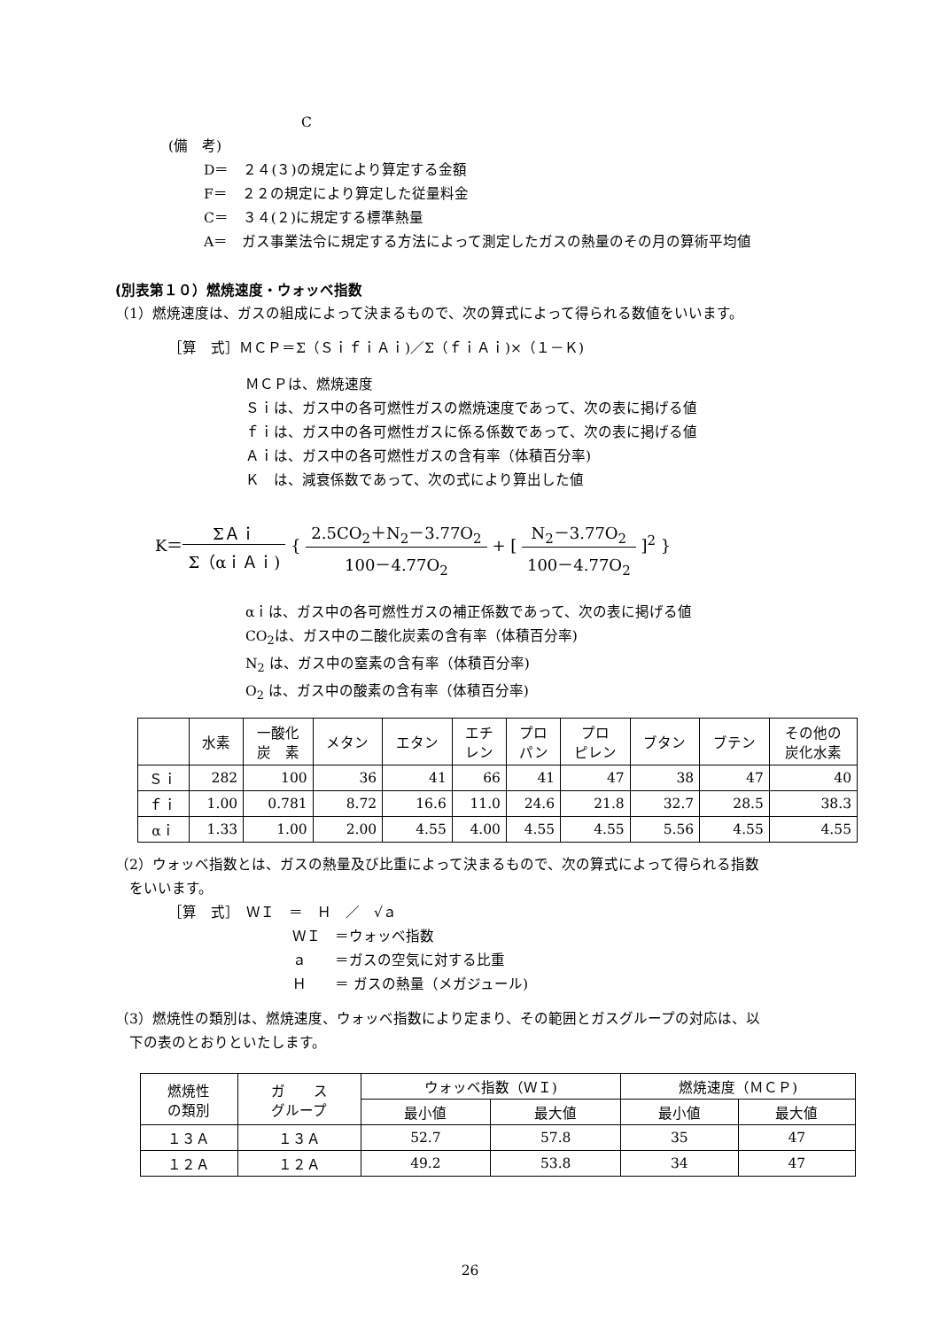C
(備　考)
D＝　２４(３)の規定により算定する金額
F＝　２２の規定により算定した従量料金
C＝　３４(２)に規定する標準熱量
A＝　ガス事業法令に規定する方法によって測定したガスの熱量のその月の算術平均値
(別表第１０）燃焼速度・ウォッベ指数
（1）燃焼速度は、ガスの組成によって決まるもので、次の算式によって得られる数値をいいます。
［算　式］ＭＣＰ＝Σ（ＳｉｆｉＡｉ)／Σ（ｆｉＡｉ)×（１－Ｋ)
ＭＣＰは、燃焼速度
Ｓｉは、ガス中の各可燃性ガスの燃焼速度であって、次の表に掲げる値
ｆｉは、ガス中の各可燃性ガスに係る係数であって、次の表に掲げる値
Ａｉは、ガス中の各可燃性ガスの含有率（体積百分率)
Ｋ　は、減衰係数であって、次の式により算出した値
K＝ΣＡｉ Σ（αｉＡｉ) { 2.5CO<sub>2</sub>＋N<sub>2</sub>－3.77O<sub>2</sub> 100－4.77O<sub>2</sub> + [ N<sub>2</sub>－3.77O<sub>2</sub> 100－4.77O<sub>2</sub> ]<sup>2</sup> }
αｉは、ガス中の各可燃性ガスの補正係数であって、次の表に掲げる値
CO<sub>2</sub>は、ガス中の二酸化炭素の含有率（体積百分率)
N<sub>2</sub> は、ガス中の窒素の含有率（体積百分率)
O<sub>2</sub> は、ガス中の酸素の含有率（体積百分率)
| | 水素 | 一酸化 炭 素 | メタン | エタン | エチ レン | プロ パン | プロ ピレン | ブタン | ブテン | その他の 炭化水素 |
| --- | --- | --- | --- | --- | --- | --- | --- | --- | --- | --- |
| Ｓｉ | 282 | 100 | 36 | 41 | 66 | 41 | 47 | 38 | 47 | 40 |
| ｆｉ | 1.00 | 0.781 | 8.72 | 16.6 | 11.0 | 24.6 | 21.8 | 32.7 | 28.5 | 38.3 |
| αｉ | 1.33 | 1.00 | 2.00 | 4.55 | 4.00 | 4.55 | 4.55 | 5.56 | 4.55 | 4.55 |
（2）ウォッベ指数とは、ガスの熱量及び比重によって決まるもので、次の算式によって得られる指数
　をいいます。
［算　式］　ＷＩ　＝　Ｈ　／　√ａ
ＷＩ　＝ウォッベ指数
ａ　　＝ガスの空気に対する比重
Ｈ　　＝ ガスの熱量（メガジュール)
（3）燃焼性の類別は、燃焼速度、ウォッベ指数により定まり、その範囲とガスグループの対応は、以
　下の表のとおりといたします。
| 燃焼性 の類別 | ガ ス グループ | ウォッベ指数（ＷＩ) | | 燃焼速度（ＭＣＰ) | |
| --- | --- | --- | --- | --- | --- |
| | | 最小値 | 最大値 | 最小値 | 最大値 |
| １３Ａ | １３Ａ | 52.7 | 57.8 | 35 | 47 |
| １２Ａ | １２Ａ | 49.2 | 53.8 | 34 | 47 |
26